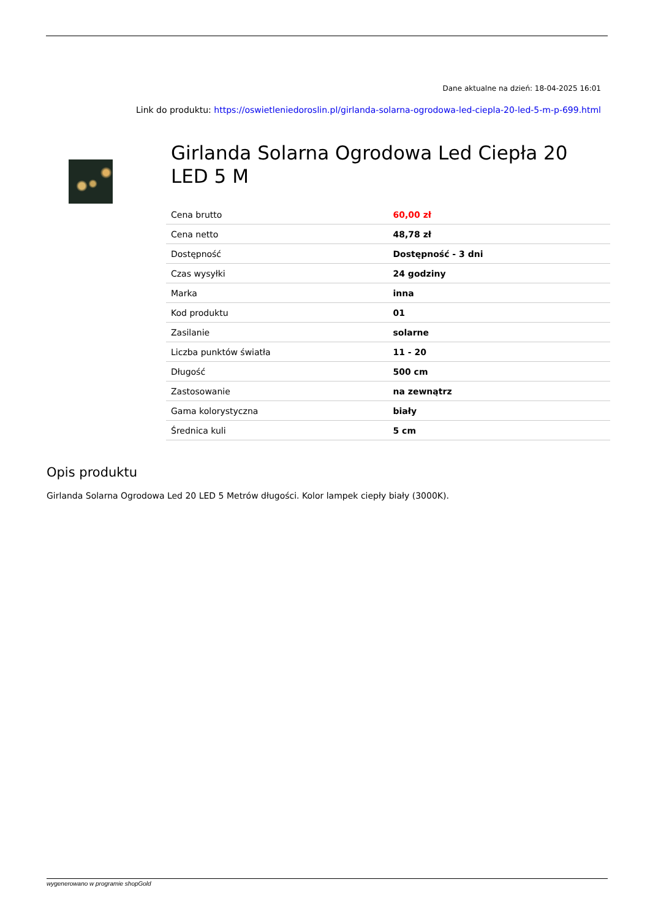Dane aktualne na dzień: 18-04-2025 16:01
Link do produktu: https://oswietleniedoroslin.pl/girlanda-solarna-ogrodowa-led-ciepla-20-led-5-m-p-699.html
Girlanda Solarna Ogrodowa Led Ciepła 20 LED 5 M
| Cena brutto | 60,00 zł |
| Cena netto | 48,78 zł |
| Dostępność | Dostępność - 3 dni |
| Czas wysyłki | 24 godziny |
| Marka | inna |
| Kod produktu | 01 |
| Zasilanie | solarne |
| Liczba punktów światła | 11 - 20 |
| Długość | 500 cm |
| Zastosowanie | na zewnątrz |
| Gama kolorystyczna | biały |
| Średnica kuli | 5 cm |
Opis produktu
Girlanda Solarna Ogrodowa Led 20 LED 5 Metrów długości. Kolor lampek ciepły biały (3000K).
wygenerowano w programie shopGold